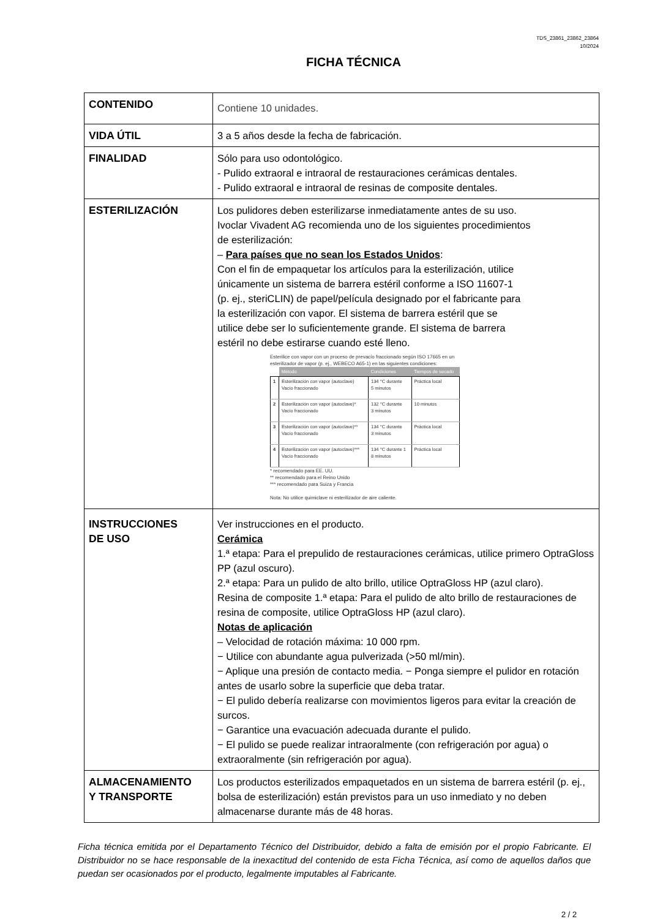TDS_23861_23862_23864
10/2024
FICHA TÉCNICA
| CONTENIDO | Contiene 10 unidades. |
| VIDA ÚTIL | 3 a 5 años desde la fecha de fabricación. |
| FINALIDAD | Sólo para uso odontológico. - Pulido extraoral e intraoral de restauraciones cerámicas dentales. - Pulido extraoral e intraoral de resinas de composite dentales. |
| ESTERILIZACIÓN | Los pulidores deben esterilizarse inmediatamente antes de su uso. Ivoclar Vivadent AG recomienda uno de los siguientes procedimientos de esterilización: – Para países que no sean los Estados Unidos : Con el fin de empaquetar los artículos para la esterilización, utilice únicamente un sistema de barrera estéril conforme a ISO 11607-1 (p. ej., steriCLIN) de papel/película designado por el fabricante para la esterilización con vapor. El sistema de barrera estéril que se utilice debe ser lo suficientemente grande. El sistema de barrera estéril no debe estirarse cuando esté lleno. Esterilice con vapor con un proceso de prevacío fraccionado según ISO 17665 en un esterilizador de vapor (p. ej., WEBECO A65-1) en las siguientes condiciones: / / Método / Condiciones / Tiempos de secado / / --- / --- / --- / --- / / 1 / Esterilización con vapor (autoclave) Vacío fraccionado / 134 °C durante 5 minutos / Práctica local / / 2 / Esterilización con vapor (autoclave)* Vacío fraccionado / 132 °C durante 3 minutos / 10 minutos / / 3 / Esterilización con vapor (autoclave)** Vacío fraccionado / 134 °C durante 3 minutos / Práctica local / / 4 / Esterilización con vapor (autoclave)*** Vacío fraccionado / 134 °C durante 1 8 minutos / Práctica local / * recomendado para EE. UU. ** recomendado para el Reino Unido *** recomendado para Suiza y Francia Nota: No utilice quimiclave ni esterilizador de aire caliente. |
| INSTRUCCIONES DE USO | Ver instrucciones en el producto. Cerámica 1.ª etapa: Para el prepulido de restauraciones cerámicas, utilice primero OptraGloss PP (azul oscuro). 2.ª etapa: Para un pulido de alto brillo, utilice OptraGloss HP (azul claro). Resina de composite 1.ª etapa: Para el pulido de alto brillo de restauraciones de resina de composite, utilice OptraGloss HP (azul claro). Notas de aplicación – Velocidad de rotación máxima: 10 000 rpm. − Utilice con abundante agua pulverizada (>50 ml/min). − Aplique una presión de contacto media. − Ponga siempre el pulidor en rotación antes de usarlo sobre la superficie que deba tratar. − El pulido debería realizarse con movimientos ligeros para evitar la creación de surcos. − Garantice una evacuación adecuada durante el pulido. − El pulido se puede realizar intraoralmente (con refrigeración por agua) o extraoralmente (sin refrigeración por agua). |
| ALMACENAMIENTO Y TRANSPORTE | Los productos esterilizados empaquetados en un sistema de barrera estéril (p. ej., bolsa de esterilización) están previstos para un uso inmediato y no deben almacenarse durante más de 48 horas. |
Ficha técnica emitida por el Departamento Técnico del Distribuidor, debido a falta de emisión por el propio Fabricante. El Distribuidor no se hace responsable de la inexactitud del contenido de esta Ficha Técnica, así como de aquellos daños que puedan ser ocasionados por el producto, legalmente imputables al Fabricante.
2 / 2